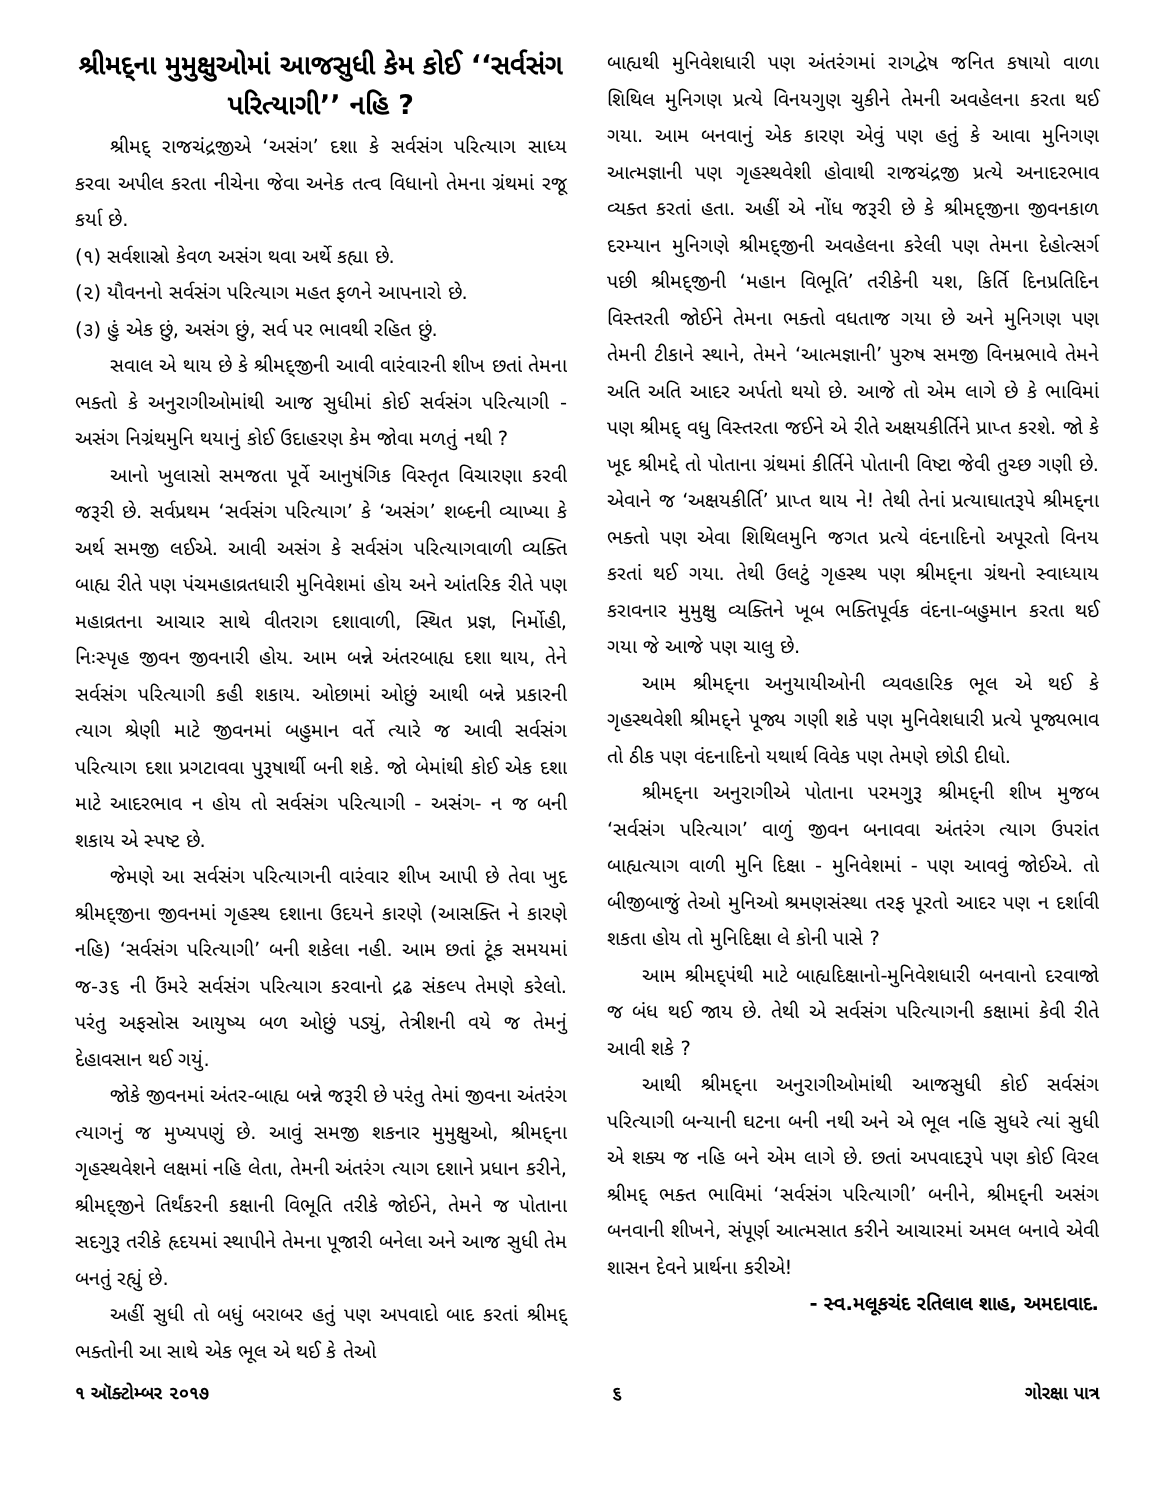શ્રીમદ્‌ના મુમુક્ષુઓમાં આજસુધી કેમ કોઈ ‘‘સર્વસંગ પરિત્યાગી’’ નહિ ?
શ્રીમદ્ રાજચંદ્રજીએ ‘અસંગ’ દશા કે સર્વસંગ પરિત્યાગ સાધ્ય કરવા અપીલ કરતા નીચેના જેવા અનેક તત્વ વિધાનો તેમના ગ્રંથમાં રજૂ કર્યા છે.
(૧) સર્વશાસ્રો કેવળ અસંગ થવા અર્થે કહ્યા છે.
(૨) યૌવનનો સર્વસંગ પરિત્યાગ મહત ફળને આપનારો છે.
(૩) હું એક છું, અસંગ છું, સર્વ પર ભાવથી રહિત છું.
સવાલ એ થાય છે કે શ્રીમદ્‌જીની આવી વારંવારની શીખ છતાં તેમના ભક્તો કે અનુરાગીઓમાંથી આજ સુધીમાં કોઈ સર્વસંગ પરિત્યાગી - અસંગ નિગ્રંથમુનિ થયાનું કોઈ ઉદાહરણ કેમ જોવા મળતું નથી ?
આનો ખુલાસો સમજતા પૂર્વે આનુષંગિક વિસ્તૃત વિચારણા કરવી જરૂરી છે. સર્વપ્રથમ ‘સર્વસંગ પરિત્યાગ’ કે ‘અસંગ’ શબ્દની વ્યાખ્યા કે અર્થ સમજી લઈએ. આવી અસંગ કે સર્વસંગ પરિત્યાગવાળી વ્યક્તિ બાહ્ય રીતે પણ પંચમહાવ્રતધારી મુનિવેશમાં હોય અને આંતરિક રીતે પણ મહાવ્રતના આચાર સાથે વીતરાગ દશાવાળી, સ્થિત પ્રજ્ઞ, નિર્મોહી, નિઃસ્પૃહ જીવન જીવનારી હોય. આમ બન્ને અંતરબાહ્ય દશા થાય, તેને સર્વસંગ પરિત્યાગી કહી શકાય. ઓછામાં ઓછું આથી બન્ને પ્રકારની ત્યાગ શ્રેણી માટે જીવનમાં બહુમાન વર્તે ત્યારે જ આવી સર્વસંગ પરિત્યાગ દશા પ્રગટાવવા પુરૂષાર્થી બની શકે. જો બેમાંથી કોઈ એક દશા માટે આદરભાવ ન હોય તો સર્વસંગ પરિત્યાગી - અસંગ- ન જ બની શકાય એ સ્પષ્ટ છે.
જેમણે આ સર્વસંગ પરિત્યાગની વારંવાર શીખ આપી છે તેવા ખુદ શ્રીમદ્‌જીના જીવનમાં ગૃહસ્થ દશાના ઉદયને કારણે (આસક્તિ ને કારણે નહિ) ‘સર્વસંગ પરિત્યાગી’ બની શકેલા નહી. આમ છતાં ટૂંક સમયમાં જ-૩૬ ની ઉંમરે સર્વસંગ પરિત્યાગ કરવાનો દ્રઢ સંકલ્પ તેમણે કરેલો. પરંતુ અફસોસ આયુષ્ય બળ ઓછું પડ્યું, તેત્રીશની વયે જ તેમનું દેહાવસાન થઈ ગયું.
જોકે જીવનમાં અંતર-બાહ્ય બન્ને જરૂરી છે પરંતુ તેમાં જીવના અંતરંગ ત્યાગનું જ મુખ્યપણું છે. આવું સમજી શકનાર મુમુક્ષુઓ, શ્રીમદ્‌ના ગૃહસ્થવેશને લક્ષમાં નહિ લેતા, તેમની અંતરંગ ત્યાગ દશાને પ્રધાન કરીને, શ્રીમદ્‌જીને તિર્થંકરની કક્ષાની વિભૂતિ તરીકે જોઈને, તેમને જ પોતાના સદગુરૂ તરીકે હૃદયમાં સ્થાપીને તેમના પૂજારી બનેલા અને આજ સુધી તેમ બનતું રહ્યું છે.
અહીં સુધી તો બધું બરાબર હતું પણ અપવાદો બાદ કરતાં શ્રીમદ્ ભક્તોની આ સાથે એક ભૂલ એ થઈ કે તેઓ
બાહ્યથી મુનિવેશધારી પણ અંતરંગમાં રાગદ્વેષ જનિત કષાયો વાળા શિથિલ મુનિગણ પ્રત્યે વિનયગુણ ચુકીને તેમની અવહેલના કરતા થઈ ગયા. આમ બનવાનું એક કારણ એવું પણ હતું કે આવા મુનિગણ આત્મજ્ઞાની પણ ગૃહસ્થવેશી હોવાથી રાજચંદ્રજી પ્રત્યે અનાદરભાવ વ્યક્ત કરતાં હતા. અહીં એ નોંધ જરૂરી છે કે શ્રીમદ્‌જીના જીવનકાળ દરમ્યાન મુનિગણે શ્રીમદ્‌જીની અવહેલના કરેલી પણ તેમના દેહોત્સર્ગ પછી શ્રીમદ્‌જીની ‘મહાન વિભૂતિ’ તરીકેની યશ, કિર્તિ દિનપ્રતિદિન વિસ્તરતી જોઈને તેમના ભક્તો વધતાજ ગયા છે અને મુનિગણ પણ તેમની ટીકાને સ્થાને, તેમને ‘આત્મજ્ઞાની’ પુરુષ સમજી વિનમ્રભાવે તેમને અતિ અતિ આદર અર્પતો થયો છે. આજે તો એમ લાગે છે કે ભાવિમાં પણ શ્રીમદ્ વધુ વિસ્તરતા જઈને એ રીતે અક્ષયકીર્તિને પ્રાપ્ત કરશે. જો કે ખૂદ શ્રીમદ્દે તો પોતાના ગ્રંથમાં કીર્તિને પોતાની વિષ્ટા જેવી તુચ્છ ગણી છે. એવાને જ ‘અક્ષયકીર્તિ’ પ્રાપ્ત થાય ને! તેથી તેનાં પ્રત્યાઘાતરૂપે શ્રીમદ્‌ના ભક્તો પણ એવા શિથિલમુનિ જગત પ્રત્યે વંદનાદિનો અપૂરતો વિનય કરતાં થઈ ગયા. તેથી ઉલટું ગૃહસ્થ પણ શ્રીમદ્‌ના ગ્રંથનો સ્વાધ્યાય કરાવનાર મુમુક્ષુ વ્યક્તિને ખૂબ ભક્તિપૂર્વક વંદના-બહુમાન કરતા થઈ ગયા જે આજે પણ ચાલુ છે.
આમ શ્રીમદ્‌ના અનુયાયીઓની વ્યવહારિક ભૂલ એ થઈ કે ગૃહસ્થવેશી શ્રીમદ્‌ને પૂજ્ય ગણી શકે પણ મુનિવેશધારી પ્રત્યે પૂજ્યભાવ તો ઠીક પણ વંદનાદિનો યથાર્થ વિવેક પણ તેમણે છોડી દીધો.
શ્રીમદ્‌ના અનુરાગીએ પોતાના પરમગુરૂ શ્રીમદ્‌ની શીખ મુજબ ‘સર્વસંગ પરિત્યાગ’ વાળું જીવન બનાવવા અંતરંગ ત્યાગ ઉપરાંત બાહ્યત્યાગ વાળી મુનિ દિક્ષા - મુનિવેશમાં - પણ આવવું જોઈએ. તો બીજીબાજું તેઓ મુનિઓ શ્રમણસંસ્થા તરફ પૂરતો આદર પણ ન દર્શાવી શકતા હોય તો મુનિદિક્ષા લે કોની પાસે ?
આમ શ્રીમદ્‌પંથી માટે બાહ્યદિક્ષાનો-મુનિવેશધારી બનવાનો દરવાજો જ બંધ થઈ જાય છે. તેથી એ સર્વસંગ પરિત્યાગની કક્ષામાં કેવી રીતે આવી શકે ?
આથી શ્રીમદ્‌ના અનુરાગીઓમાંથી આજસુધી કોઈ સર્વસંગ પરિત્યાગી બન્યાની ઘટના બની નથી અને એ ભૂલ નહિ સુધરે ત્યાં સુધી એ શક્ય જ નહિ બને એમ લાગે છે. છતાં અપવાદરૂપે પણ કોઈ વિરલ શ્રીમદ્ ભક્ત ભાવિમાં ‘સર્વસંગ પરિત્યાગી’ બનીને, શ્રીમદ્‌ની અસંગ બનવાની શીખને, સંપૂર્ણ આત્મસાત કરીને આચારમાં અમલ બનાવે એવી શાસન દેવને પ્રાર્થના કરીએ!
- સ્વ.મલૂકચંદ રતિલાલ શાહ, અમદાવાદ.
૧ ઑક્ટોમ્બર ૨૦૧૭ ૬ ગોરક્ષા પાત્ર